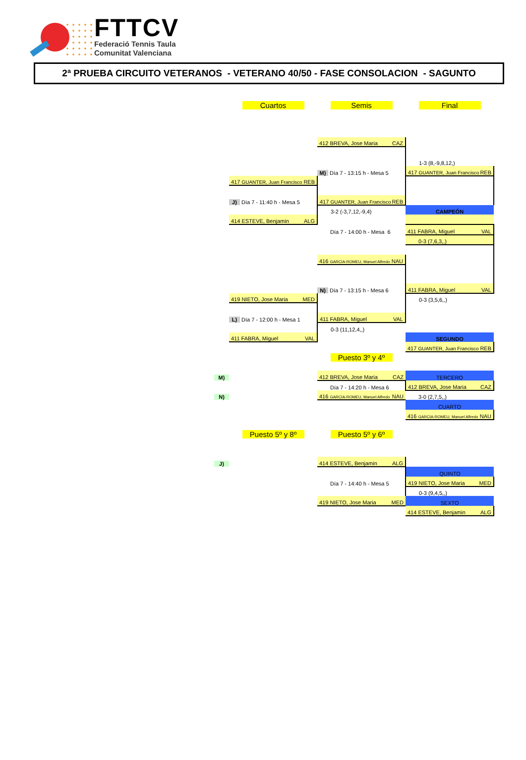FTTCV
Federació Tennis Taula
Comunitat Valenciana
2ª PRUEBA CIRCUITO VETERANOS - VETERANO 40/50 - FASE CONSOLACION - SAGUNTO
| | Cuartos | Semis | Final |
| | | 412 BREVA, Jose Maria CAZ | |
| | | | 1-3 (8,-9,8,12,) |
| | | M) Día 7 - 13:15 h - Mesa 5 | 417 GUANTER, Juan Francisco REB |
| | 417 GUANTER, Juan Francisco REB | | |
| | J) Día 7 - 11:40 h - Mesa 5 | 417 GUANTER, Juan Francisco REB | |
| | | 3-2 (-3,7,12,-9,4) | CAMPEÓN |
| | 414 ESTEVE, Benjamin ALG | | |
| | | Día 7 - 14:00 h - Mesa 6 | 411 FABRA, Miguel VAL |
| | | | 0-3 (7,6,3,,) |
| | | 416 GARCIA-ROMEU, Manuel Alfredo NAU | |
| | | N) Día 7 - 13:15 h - Mesa 6 | 411 FABRA, Miguel VAL |
| | 419 NIETO, Jose Maria MED | | 0-3 (3,5,6,,) |
| | L) Día 7 - 12:00 h - Mesa 1 | 411 FABRA, Miguel VAL | |
| | | 0-3 (11,12,4,,) | |
| | 411 FABRA, Miguel VAL | | SEGUNDO |
| | | | 417 GUANTER, Juan Francisco REB |
| | | Puesto 3º y 4º | |
| M) | | 412 BREVA, Jose Maria CAZ | TERCERO |
| | | Día 7 - 14:20 h - Mesa 6 | 412 BREVA, Jose Maria CAZ |
| N) | | 416 GARCIA-ROMEU, Manuel Alfredo NAU | 3-0 (2,7,5,,) |
| | | | CUARTO |
| | | | 416 GARCIA-ROMEU, Manuel Alfredo NAU |
| | Puesto 5º y 8º | Puesto 5º y 6º | |
| J) | | 414 ESTEVE, Benjamin ALG | |
| | | | QUINTO |
| | | Día 7 - 14:40 h - Mesa 5 | 419 NIETO, Jose Maria MED |
| | | | 0-3 (9,4,5,,) |
| | | 419 NIETO, Jose Maria MED | SEXTO |
| | | | 414 ESTEVE, Benjamin ALG |